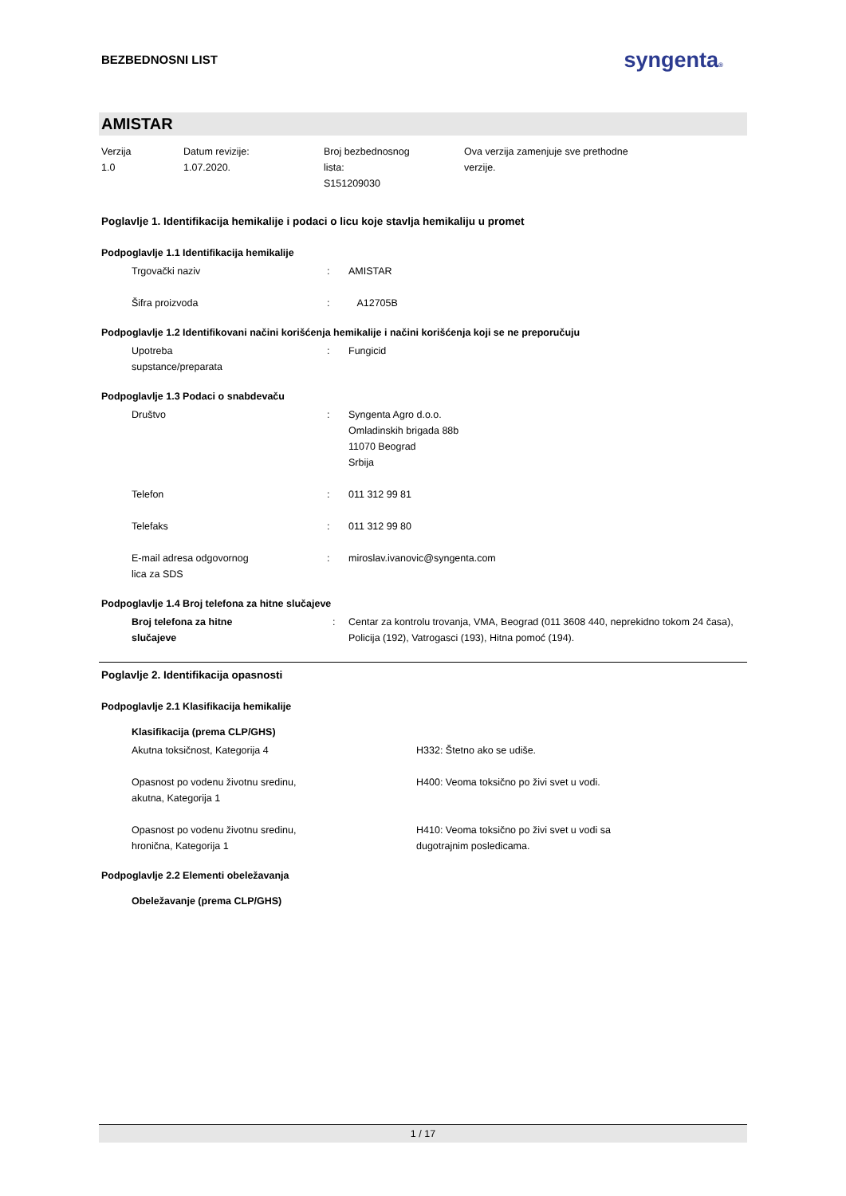BEZBEDNOSNI LIST
syngenta®
AMISTAR
Verzija
1.0
Datum revizije:
1.07.2020.
Broj bezbednosnog
lista:
S151209030
Ova verzija zamenjuje sve prethodne
verzije.
Poglavlje 1. Identifikacija hemikalije i podaci o licu koje stavlja hemikaliju u promet
Podpoglavlje 1.1 Identifikacija hemikalije
Trgovački naziv : AMISTAR
Šifra proizvoda : A12705B
Podpoglavlje 1.2 Identifikovani načini korišćenja hemikalije i načini korišćenja koji se ne preporučuju
Upotreba
supstance/preparata
: Fungicid
Podpoglavlje 1.3 Podaci o snabdevaču
Društvo : Syngenta Agro d.o.o.
Omladinskih brigada 88b
11070 Beograd
Srbija
Telefon : 011 312 99 81
Telefaks : 011 312 99 80
E-mail adresa odgovornog
lica za SDS
: miroslav.ivanovic@syngenta.com
Podpoglavlje 1.4 Broj telefona za hitne slučajeve
Broj telefona za hitne
slučajeve
: Centar za kontrolu trovanja, VMA, Beograd (011 3608 440, neprekidno tokom 24 časa), Policija (192), Vatrogasci (193), Hitna pomoć (194).
Poglavlje 2. Identifikacija opasnosti
Podpoglavlje 2.1 Klasifikacija hemikalije
Klasifikacija (prema CLP/GHS)
Akutna toksičnost, Kategorija 4 H332: Štetno ako se udiše.
Opasnost po vodenu životnu sredinu,
akutna, Kategorija 1
H400: Veoma toksično po živi svet u vodi.
Opasnost po vodenu životnu sredinu,
hronična, Kategorija 1
H410: Veoma toksično po živi svet u vodi sa
dugotrajnim posledicama.
Podpoglavlje 2.2 Elementi obeležavanja
Obeležavanje (prema CLP/GHS)
1 / 17